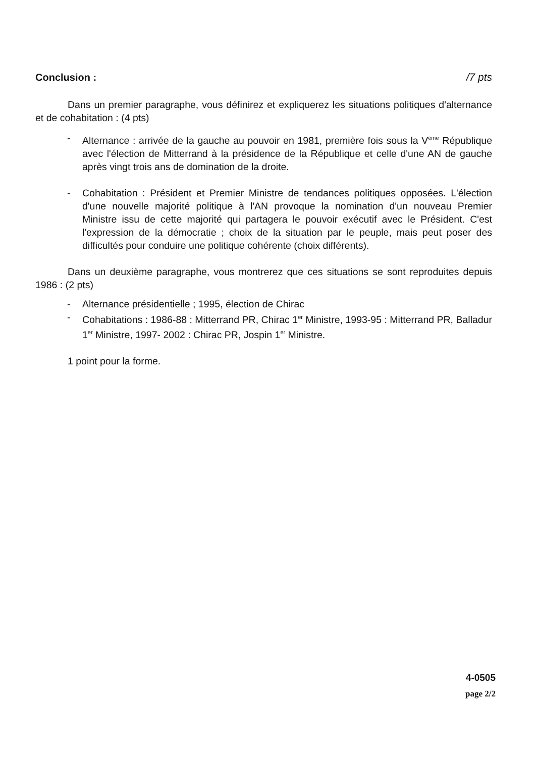Conclusion : /7 pts
Dans un premier paragraphe, vous définirez et expliquerez les situations politiques d'alternance et de cohabitation : (4 pts)
- Alternance : arrivée de la gauche au pouvoir en 1981, première fois sous la V<sup>ème</sup> République avec l'élection de Mitterrand à la présidence de la République et celle d'une AN de gauche après vingt trois ans de domination de la droite.
- Cohabitation : Président et Premier Ministre de tendances politiques opposées. L'élection d'une nouvelle majorité politique à l'AN provoque la nomination d'un nouveau Premier Ministre issu de cette majorité qui partagera le pouvoir exécutif avec le Président. C'est l'expression de la démocratie ; choix de la situation par le peuple, mais peut poser des difficultés pour conduire une politique cohérente (choix différents).
Dans un deuxième paragraphe, vous montrerez que ces situations se sont reproduites depuis 1986 : (2 pts)
- Alternance présidentielle ; 1995, élection de Chirac
- Cohabitations : 1986-88 : Mitterrand PR, Chirac 1<sup>er</sup> Ministre, 1993-95 : Mitterrand PR, Balladur 1<sup>er</sup> Ministre, 1997- 2002 : Chirac PR, Jospin 1<sup>er</sup> Ministre.
1 point pour la forme.
4-0505
page 2/2